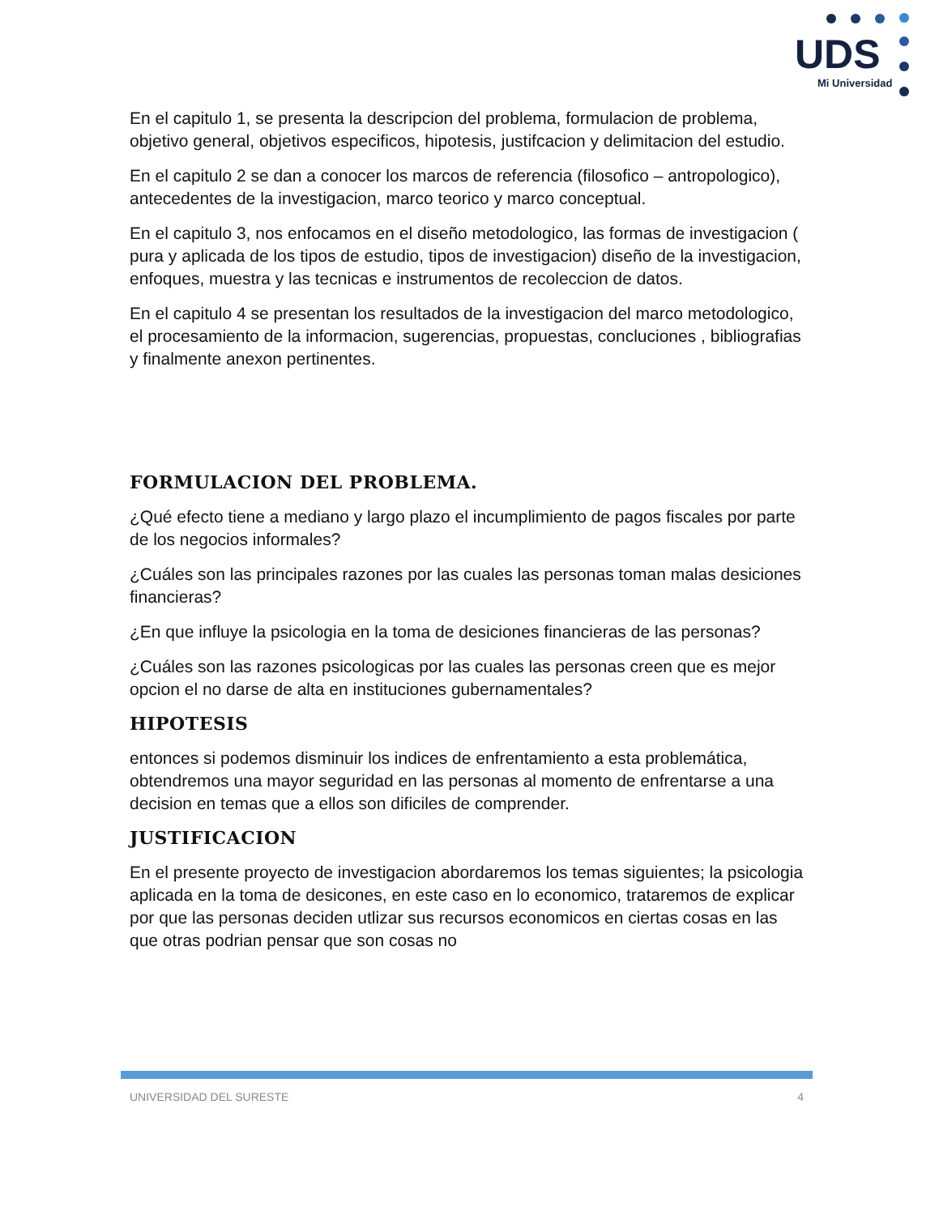UDS
Mi Universidad
En el capitulo 1, se presenta la descripcion del problema, formulacion de problema, objetivo general, objetivos especificos, hipotesis, justifcacion y delimitacion del estudio.
En el capitulo 2 se dan a conocer los marcos de referencia (filosofico – antropologico), antecedentes de la investigacion, marco teorico y marco conceptual.
En el capitulo 3, nos enfocamos en el diseño metodologico, las formas de investigacion ( pura y aplicada de los tipos de estudio, tipos de investigacion) diseño de la investigacion, enfoques, muestra y las tecnicas e instrumentos de recoleccion de datos.
En el capitulo 4 se presentan los resultados de la investigacion del marco metodologico, el procesamiento de la informacion, sugerencias, propuestas, concluciones , bibliografias y finalmente anexon pertinentes.
FORMULACION DEL PROBLEMA.
¿Qué efecto tiene a mediano y largo plazo el incumplimiento de pagos fiscales por parte de los negocios informales?
¿Cuáles son las principales razones por las cuales las personas toman malas desiciones financieras?
¿En que influye la psicologia en la toma de desiciones financieras de las personas?
¿Cuáles son las razones psicologicas por las cuales las personas creen que es mejor opcion el no darse de alta en instituciones gubernamentales?
HIPOTESIS
entonces si podemos disminuir los indices de enfrentamiento a esta problemática, obtendremos una mayor seguridad en las personas al momento de enfrentarse a una decision en temas que a ellos son dificiles de comprender.
JUSTIFICACION
En el presente proyecto de investigacion abordaremos los temas siguientes; la psicologia aplicada en la toma de desicones, en este caso en lo economico, trataremos de explicar por que las personas deciden utlizar sus recursos economicos en ciertas cosas en las que otras podrian pensar que son cosas no
UNIVERSIDAD DEL SURESTE 4